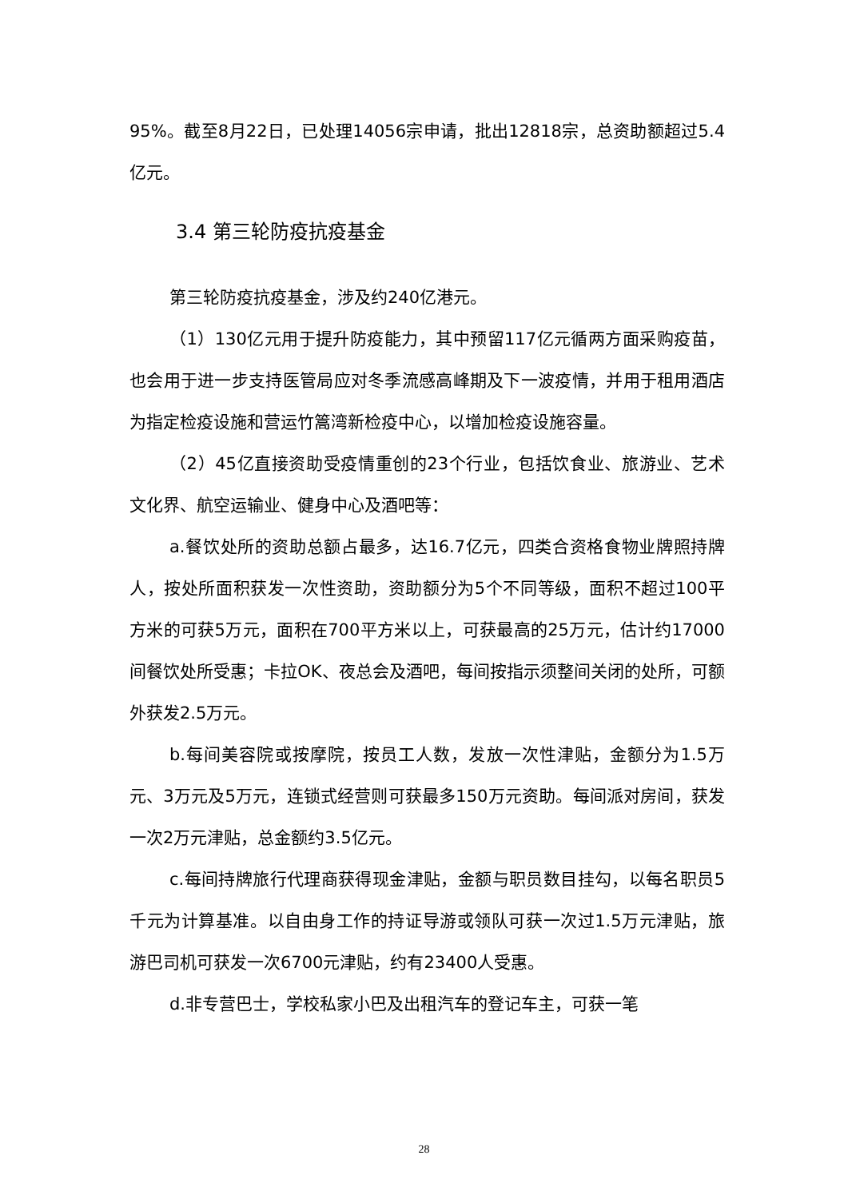95%。截至8月22日，已处理14056宗申请，批出12818宗，总资助额超过5.4亿元。
3.4 第三轮防疫抗疫基金
第三轮防疫抗疫基金，涉及约240亿港元。
（1）130亿元用于提升防疫能力，其中预留117亿元循两方面采购疫苗，也会用于进一步支持医管局应对冬季流感高峰期及下一波疫情，并用于租用酒店为指定检疫设施和营运竹篙湾新检疫中心，以增加检疫设施容量。
（2）45亿直接资助受疫情重创的23个行业，包括饮食业、旅游业、艺术文化界、航空运输业、健身中心及酒吧等：
a.餐饮处所的资助总额占最多，达16.7亿元，四类合资格食物业牌照持牌人，按处所面积获发一次性资助，资助额分为5个不同等级，面积不超过100平方米的可获5万元，面积在700平方米以上，可获最高的25万元，估计约17000间餐饮处所受惠；卡拉OK、夜总会及酒吧，每间按指示须整间关闭的处所，可额外获发2.5万元。
b.每间美容院或按摩院，按员工人数，发放一次性津贴，金额分为1.5万元、3万元及5万元，连锁式经营则可获最多150万元资助。每间派对房间，获发一次2万元津贴，总金额约3.5亿元。
c.每间持牌旅行代理商获得现金津贴，金额与职员数目挂勾，以每名职员5千元为计算基准。以自由身工作的持证导游或领队可获一次过1.5万元津贴，旅游巴司机可获发一次6700元津贴，约有23400人受惠。
d.非专营巴士，学校私家小巴及出租汽车的登记车主，可获一笔
28